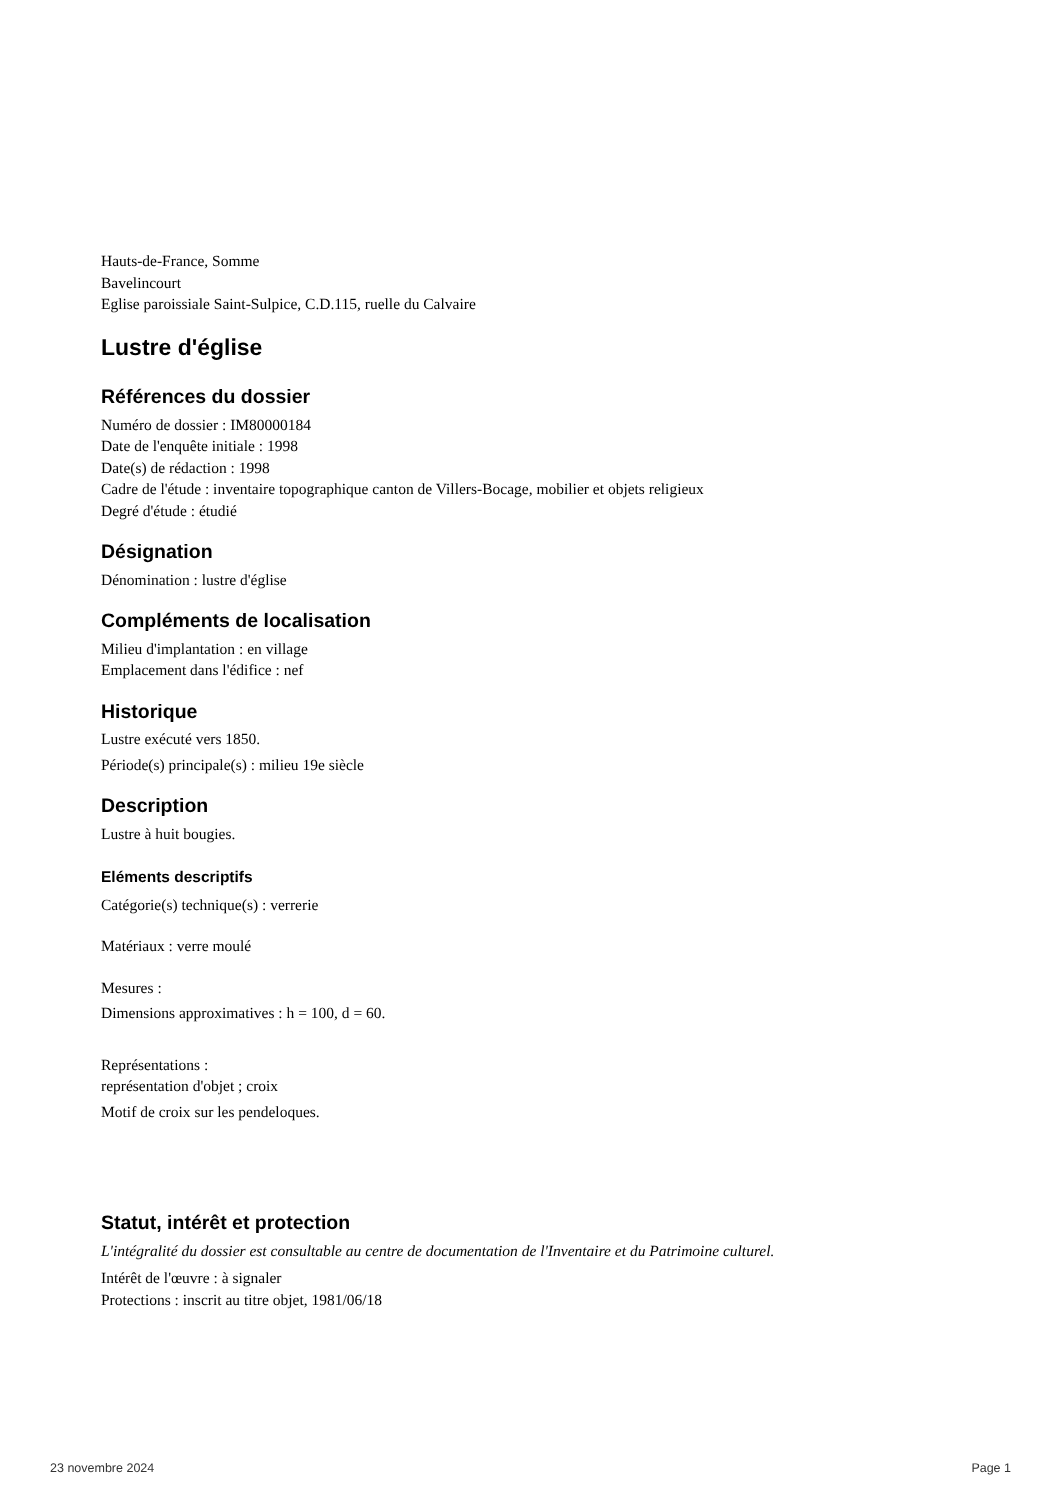Hauts-de-France, Somme
Bavelincourt
Eglise paroissiale Saint-Sulpice, C.D.115, ruelle du Calvaire
Lustre d'église
Références du dossier
Numéro de dossier : IM80000184
Date de l'enquête initiale : 1998
Date(s) de rédaction : 1998
Cadre de l'étude : inventaire topographique canton de Villers-Bocage, mobilier et objets religieux
Degré d'étude : étudié
Désignation
Dénomination : lustre d'église
Compléments de localisation
Milieu d'implantation : en village
Emplacement dans l'édifice : nef
Historique
Lustre exécuté vers 1850.
Période(s) principale(s) : milieu 19e siècle
Description
Lustre à huit bougies.
Eléments descriptifs
Catégorie(s) technique(s) : verrerie
Matériaux : verre moulé
Mesures :
Dimensions approximatives : h = 100, d = 60.
Représentations :
représentation d'objet ; croix
Motif de croix sur les pendeloques.
Statut, intérêt et protection
L'intégralité du dossier est consultable au centre de documentation de l'Inventaire et du Patrimoine culturel.
Intérêt de l'œuvre : à signaler
Protections : inscrit au titre objet, 1981/06/18
23 novembre 2024 Page 1